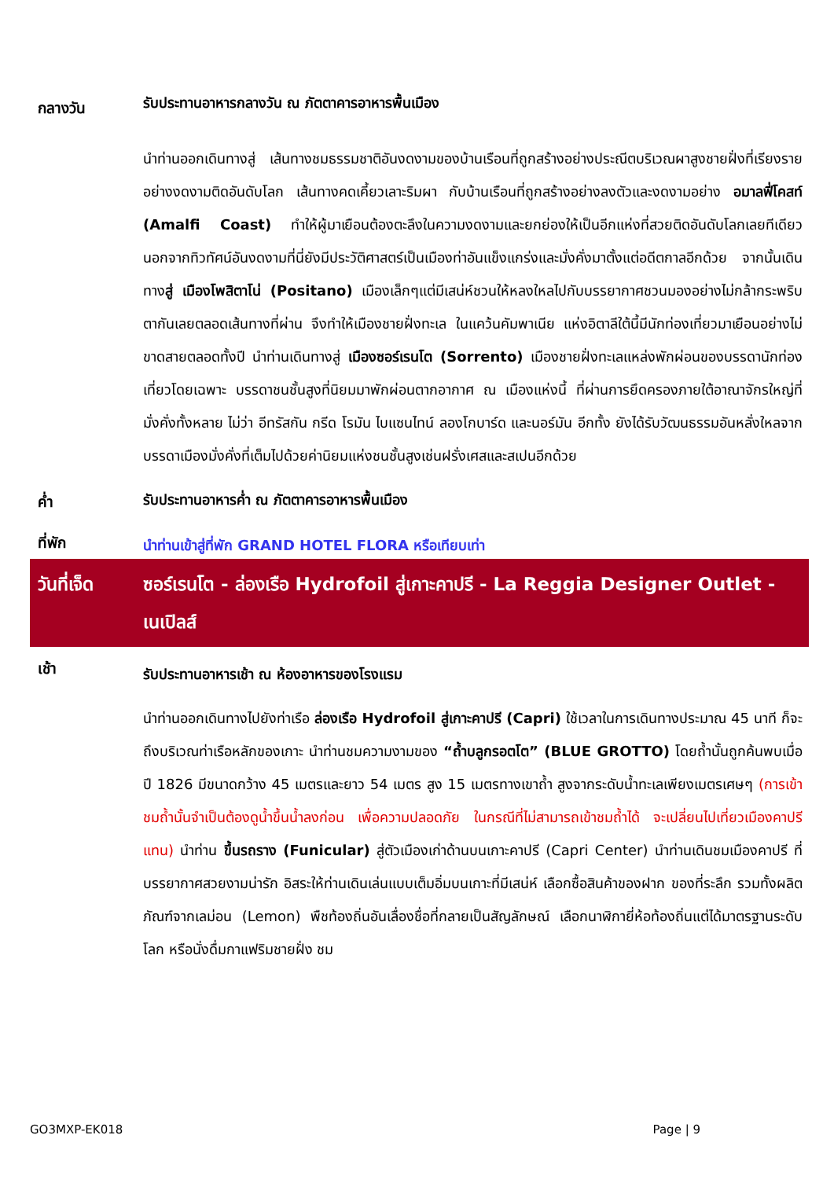กลางวัน
รับประทานอาหารกลางวัน ณ ภัตตาคารอาหารพื้นเมือง
นำท่านออกเดินทางสู่ เส้นทางชมธรรมชาติอันงดงามของบ้านเรือนที่ถูกสร้างอย่างประณีตบริเวณผาสูงชายฝั่งที่เรียงรายอย่างงดงามติดอันดับโลก เส้นทางคดเคี้ยวเลาะริมผา กับบ้านเรือนที่ถูกสร้างอย่างลงตัวและงดงามอย่าง อมาลฟี่โคสท์ (Amalfi Coast) ทำให้ผู้มาเยือนต้องตะลึงในความงดงามและยกย่องให้เป็นอีกแห่งที่สวยติดอันดับโลกเลยทีเดียว นอกจากทิวทัศน์อันงดงามที่นี่ยังมีประวัติศาสตร์เป็นเมืองท่าอันแข็งแกร่งและมั่งคั่งมาตั้งแต่อดีตกาลอีกด้วย จากนั้นเดินทางสู่ เมืองโพสิตาโน่ (Positano) เมืองเล็กๆแต่มีเสน่ห์ชวนให้หลงใหลไปกับบรรยากาศชวนมองอย่างไม่กล้ากระพริบตากันเลยตลอดเส้นทางที่ผ่าน จึงทำให้เมืองชายฝั่งทะเล ในแคว้นคัมพาเนีย แห่งอิตาลีใต้นี้มีนักท่องเที่ยวมาเยือนอย่างไม่ขาดสายตลอดทั้งปี นำท่านเดินทางสู่ เมืองซอร์เรนโต (Sorrento) เมืองชายฝั่งทะเลแหล่งพักผ่อนของบรรดานักท่องเที่ยวโดยเฉพาะ บรรดาชนชั้นสูงที่นิยมมาพักผ่อนตากอากาศ ณ เมืองแห่งนี้ ที่ผ่านการยึดครองภายใต้อาณาจักรใหญ่ที่มั่งคั่งทั้งหลาย ไม่ว่า อีทรัสกัน กรีด โรมัน ไบแซนไทน์ ลองโกบาร์ด และนอร์มัน อีกทั้ง ยังได้รับวัฒนธรรมอันหลั่งใหลจากบรรดาเมืองมั่งคั่งที่เต็มไปด้วยค่านิยมแห่งชนชั้นสูงเช่นฝรั่งเศสและสเปนอีกด้วย
ค่ำ
รับประทานอาหารค่ำ ณ ภัตตาคารอาหารพื้นเมือง
ที่พัก
นำท่านเข้าสู่ที่พัก GRAND HOTEL FLORA หรือเทียบเท่า
วันที่เจ็ด
ซอร์เรนโต - ล่องเรือ Hydrofoil สู่เกาะคาปรี - La Reggia Designer Outlet - เนเปิลส์
เช้า
รับประทานอาหารเช้า ณ ห้องอาหารของโรงแรม
นำท่านออกเดินทางไปยังท่าเรือ ล่องเรือ Hydrofoil สู่เกาะคาปรี (Capri) ใช้เวลาในการเดินทางประมาณ 45 นาที ก็จะถึงบริเวณท่าเรือหลักของเกาะ นำท่านชมความงามของ “ถ้ำบลูกรอตโต” (BLUE GROTTO) โดยถ้ำนั้นถูกค้นพบเมื่อปี 1826 มีขนาดกว้าง 45 เมตรและยาว 54 เมตร สูง 15 เมตรทางเขาถ้ำ สูงจากระดับน้ำทะเลเพียงเมตรเศษๆ (การเข้าชมถ้ำนั้นจำเป็นต้องดูน้ำขึ้นน้ำลงก่อน เพื่อความปลอดภัย ในกรณีที่ไม่สามารถเข้าชมถ้ำได้ จะเปลี่ยนไปเที่ยวเมืองคาปรีแทน) นำท่าน ขึ้นรถราง (Funicular) สู่ตัวเมืองเก่าด้านบนเกาะคาปรี (Capri Center) นำท่านเดินชมเมืองคาปรี ที่บรรยากาศสวยงามน่ารัก อิสระให้ท่านเดินเล่นแบบเต็มอิ่มบนเกาะที่มีเสน่ห์ เลือกซื้อสินค้าของฝาก ของที่ระลึก รวมทั้งผลิตภัณฑ์จากเลม่อน (Lemon) พืชท้องถิ่นอันเลื่องชื่อที่กลายเป็นสัญลักษณ์ เลือกนาฬิกายี่ห้อท้องถิ่นแต่ได้มาตรฐานระดับโลก หรือนั่งดื่มกาแฟริมชายฝั่ง ชม
GO3MXP-EK018 Page | 9